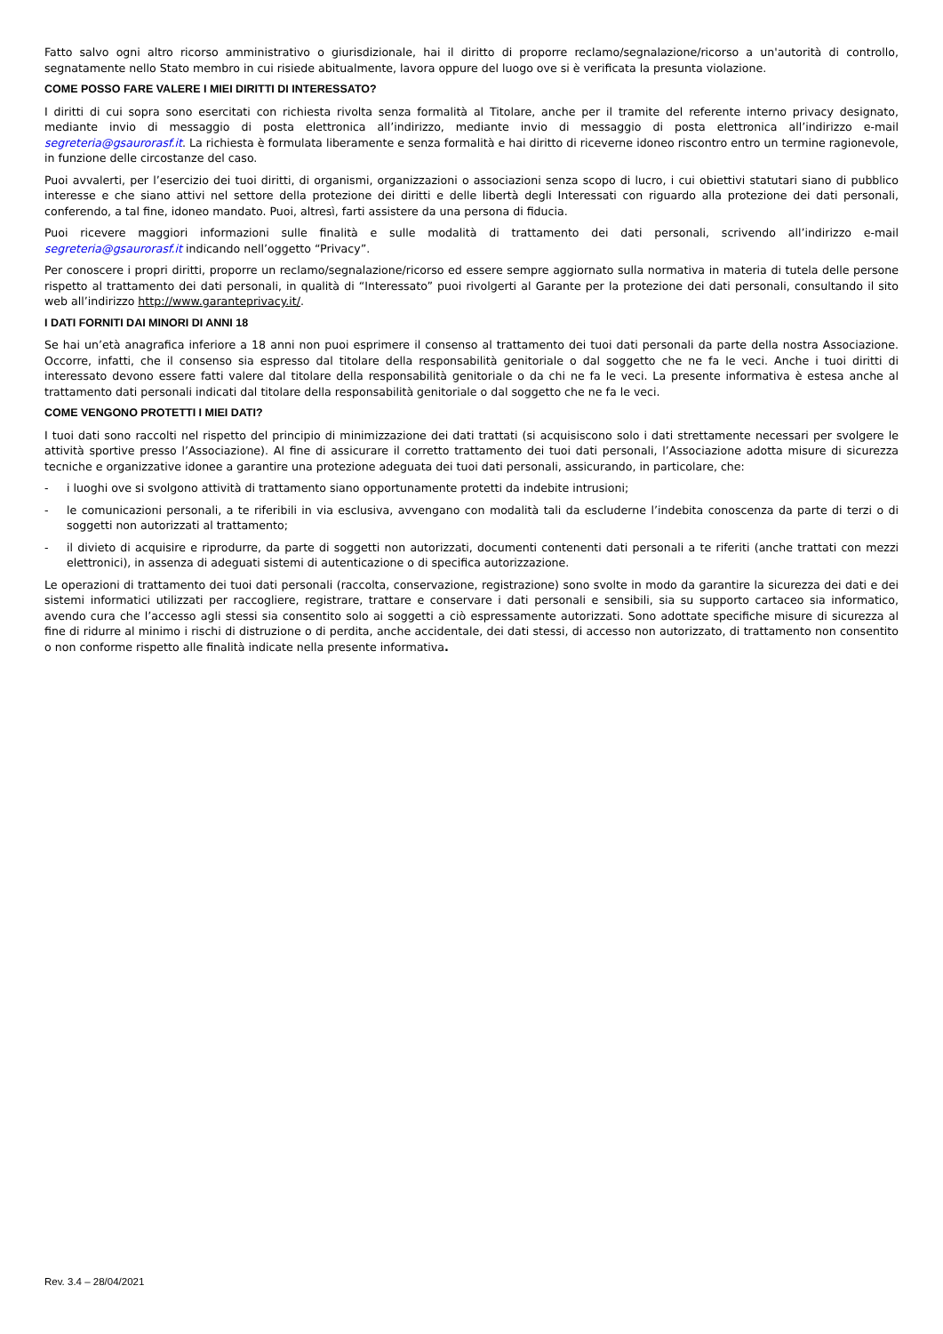Fatto salvo ogni altro ricorso amministrativo o giurisdizionale, hai il diritto di proporre reclamo/segnalazione/ricorso a un'autorità di controllo, segnatamente nello Stato membro in cui risiede abitualmente, lavora oppure del luogo ove si è verificata la presunta violazione.
COME POSSO FARE VALERE I MIEI DIRITTI DI INTERESSATO?
I diritti di cui sopra sono esercitati con richiesta rivolta senza formalità al Titolare, anche per il tramite del referente interno privacy designato, mediante invio di messaggio di posta elettronica all’indirizzo, mediante invio di messaggio di posta elettronica all’indirizzo e-mail segreteria@gsaurorasf.it. La richiesta è formulata liberamente e senza formalità e hai diritto di riceverne idoneo riscontro entro un termine ragionevole, in funzione delle circostanze del caso.
Puoi avvalerti, per l’esercizio dei tuoi diritti, di organismi, organizzazioni o associazioni senza scopo di lucro, i cui obiettivi statutari siano di pubblico interesse e che siano attivi nel settore della protezione dei diritti e delle libertà degli Interessati con riguardo alla protezione dei dati personali, conferendo, a tal fine, idoneo mandato. Puoi, altresì, farti assistere da una persona di fiducia.
Puoi ricevere maggiori informazioni sulle finalità e sulle modalità di trattamento dei dati personali, scrivendo all’indirizzo e-mail segreteria@gsaurorasf.it indicando nell’oggetto “Privacy”.
Per conoscere i propri diritti, proporre un reclamo/segnalazione/ricorso ed essere sempre aggiornato sulla normativa in materia di tutela delle persone rispetto al trattamento dei dati personali, in qualità di “Interessato” puoi rivolgerti al Garante per la protezione dei dati personali, consultando il sito web all’indirizzo http://www.garanteprivacy.it/.
I DATI FORNITI DAI MINORI DI ANNI 18
Se hai un’età anagrafica inferiore a 18 anni non puoi esprimere il consenso al trattamento dei tuoi dati personali da parte della nostra Associazione. Occorre, infatti, che il consenso sia espresso dal titolare della responsabilità genitoriale o dal soggetto che ne fa le veci. Anche i tuoi diritti di interessato devono essere fatti valere dal titolare della responsabilità genitoriale o da chi ne fa le veci. La presente informativa è estesa anche al trattamento dati personali indicati dal titolare della responsabilità genitoriale o dal soggetto che ne fa le veci.
COME VENGONO PROTETTI I MIEI DATI?
I tuoi dati sono raccolti nel rispetto del principio di minimizzazione dei dati trattati (si acquisiscono solo i dati strettamente necessari per svolgere le attività sportive presso l’Associazione). Al fine di assicurare il corretto trattamento dei tuoi dati personali, l’Associazione adotta misure di sicurezza tecniche e organizzative idonee a garantire una protezione adeguata dei tuoi dati personali, assicurando, in particolare, che:
- i luoghi ove si svolgono attività di trattamento siano opportunamente protetti da indebite intrusioni;
- le comunicazioni personali, a te riferibili in via esclusiva, avvengano con modalità tali da escluderne l’indebita conoscenza da parte di terzi o di soggetti non autorizzati al trattamento;
- il divieto di acquisire e riprodurre, da parte di soggetti non autorizzati, documenti contenenti dati personali a te riferiti (anche trattati con mezzi elettronici), in assenza di adeguati sistemi di autenticazione o di specifica autorizzazione.
Le operazioni di trattamento dei tuoi dati personali (raccolta, conservazione, registrazione) sono svolte in modo da garantire la sicurezza dei dati e dei sistemi informatici utilizzati per raccogliere, registrare, trattare e conservare i dati personali e sensibili, sia su supporto cartaceo sia informatico, avendo cura che l’accesso agli stessi sia consentito solo ai soggetti a ciò espressamente autorizzati. Sono adottate specifiche misure di sicurezza al fine di ridurre al minimo i rischi di distruzione o di perdita, anche accidentale, dei dati stessi, di accesso non autorizzato, di trattamento non consentito o non conforme rispetto alle finalità indicate nella presente informativa.
Rev. 3.4 – 28/04/2021